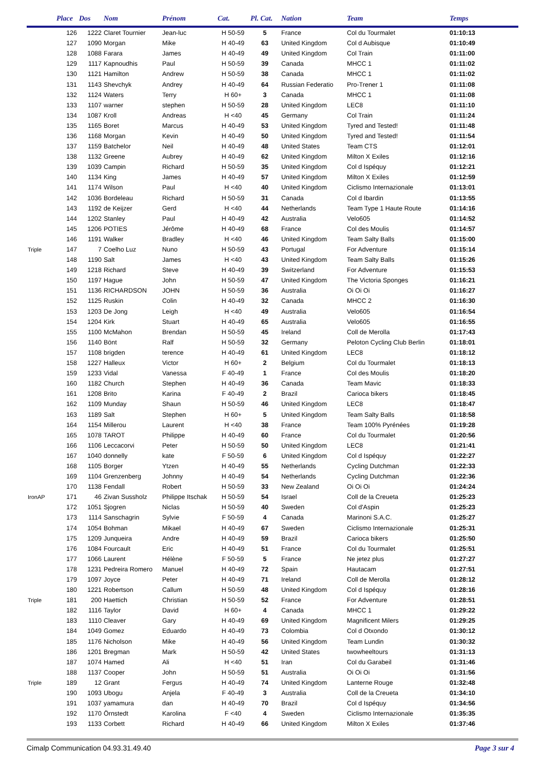| | Place | Dos | Nom | Prénom | Cat. | Pl. Cat. | Nation | Team | Temps |
| --- | --- | --- | --- | --- | --- | --- | --- | --- | --- |
| | 126 | 1222 | Claret Tournier | Jean-luc | H 50-59 | 5 | France | Col du Tourmalet | 01:10:13 |
| | 127 | 1090 | Morgan | Mike | H 40-49 | 63 | United Kingdom | Col d Aubisque | 01:10:49 |
| | 128 | 1088 | Farara | James | H 40-49 | 49 | United Kingdom | Col Train | 01:11:00 |
| | 129 | 1117 | Kapnoudhis | Paul | H 50-59 | 39 | Canada | MHCC 1 | 01:11:02 |
| | 130 | 1121 | Hamilton | Andrew | H 50-59 | 38 | Canada | MHCC 1 | 01:11:02 |
| | 131 | 1143 | Shevchyk | Andrey | H 40-49 | 64 | Russian Federatio | Pro-Trener 1 | 01:11:08 |
| | 132 | 1124 | Waters | Terry | H 60+ | 3 | Canada | MHCC 1 | 01:11:08 |
| | 133 | 1107 | warner | stephen | H 50-59 | 28 | United Kingdom | LEC8 | 01:11:10 |
| | 134 | 1087 | Kroll | Andreas | H <40 | 45 | Germany | Col Train | 01:11:24 |
| | 135 | 1165 | Boret | Marcus | H 40-49 | 53 | United Kingdom | Tyred and Tested! | 01:11:48 |
| | 136 | 1168 | Morgan | Kevin | H 40-49 | 50 | United Kingdom | Tyred and Tested! | 01:11:54 |
| | 137 | 1159 | Batchelor | Neil | H 40-49 | 48 | United States | Team CTS | 01:12:01 |
| | 138 | 1132 | Greene | Aubrey | H 40-49 | 62 | United Kingdom | Milton X Exiles | 01:12:16 |
| | 139 | 1039 | Campin | Richard | H 50-59 | 35 | United Kingdom | Col d Ispéquy | 01:12:21 |
| | 140 | 1134 | King | James | H 40-49 | 57 | United Kingdom | Milton X Exiles | 01:12:59 |
| | 141 | 1174 | Wilson | Paul | H <40 | 40 | United Kingdom | Ciclismo Internazionale | 01:13:01 |
| | 142 | 1036 | Bordeleau | Richard | H 50-59 | 31 | Canada | Col d Ibardin | 01:13:55 |
| | 143 | 1192 | de Keijzer | Gerd | H <40 | 44 | Netherlands | Team Type 1 Haute Route | 01:14:16 |
| | 144 | 1202 | Stanley | Paul | H 40-49 | 42 | Australia | Velo605 | 01:14:52 |
| | 145 | 1206 | POTIES | Jérôme | H 40-49 | 68 | France | Col des Moulis | 01:14:57 |
| | 146 | 1191 | Walker | Bradley | H <40 | 46 | United Kingdom | Team Salty Balls | 01:15:00 |
| Triple | 147 | 7 | Coelho Luz | Nuno | H 50-59 | 43 | Portugal | For Adventure | 01:15:14 |
| | 148 | 1190 | Salt | James | H <40 | 43 | United Kingdom | Team Salty Balls | 01:15:26 |
| | 149 | 1218 | Richard | Steve | H 40-49 | 39 | Switzerland | For Adventure | 01:15:53 |
| | 150 | 1197 | Hague | John | H 50-59 | 47 | United Kingdom | The Victoria Sponges | 01:16:21 |
| | 151 | 1136 | RICHARDSON | JOHN | H 50-59 | 36 | Australia | Oi Oi Oi | 01:16:27 |
| | 152 | 1125 | Ruskin | Colin | H 40-49 | 32 | Canada | MHCC 2 | 01:16:30 |
| | 153 | 1203 | De Jong | Leigh | H <40 | 49 | Australia | Velo605 | 01:16:54 |
| | 154 | 1204 | Kirk | Stuart | H 40-49 | 65 | Australia | Velo605 | 01:16:55 |
| | 155 | 1100 | McMahon | Brendan | H 50-59 | 45 | Ireland | Coll de Merolla | 01:17:43 |
| | 156 | 1140 | Bönt | Ralf | H 50-59 | 32 | Germany | Peloton Cycling Club Berlin | 01:18:01 |
| | 157 | 1108 | brigden | terence | H 40-49 | 61 | United Kingdom | LEC8 | 01:18:12 |
| | 158 | 1227 | Halleux | Victor | H 60+ | 2 | Belgium | Col du Tourmalet | 01:18:13 |
| | 159 | 1233 | Vidal | Vanessa | F 40-49 | 1 | France | Col des Moulis | 01:18:20 |
| | 160 | 1182 | Church | Stephen | H 40-49 | 36 | Canada | Team Mavic | 01:18:33 |
| | 161 | 1208 | Brito | Karina | F 40-49 | 2 | Brazil | Carioca bikers | 01:18:45 |
| | 162 | 1109 | Munday | Shaun | H 50-59 | 46 | United Kingdom | LEC8 | 01:18:47 |
| | 163 | 1189 | Salt | Stephen | H 60+ | 5 | United Kingdom | Team Salty Balls | 01:18:58 |
| | 164 | 1154 | Millerou | Laurent | H <40 | 38 | France | Team 100% Pyrénées | 01:19:28 |
| | 165 | 1078 | TAROT | Philippe | H 40-49 | 60 | France | Col du Tourmalet | 01:20:56 |
| | 166 | 1106 | Leccacorvi | Peter | H 50-59 | 50 | United Kingdom | LEC8 | 01:21:41 |
| | 167 | 1040 | donnelly | kate | F 50-59 | 6 | United Kingdom | Col d Ispéquy | 01:22:27 |
| | 168 | 1105 | Borger | Ytzen | H 40-49 | 55 | Netherlands | Cycling Dutchman | 01:22:33 |
| | 169 | 1104 | Grenzenberg | Johnny | H 40-49 | 54 | Netherlands | Cycling Dutchman | 01:22:36 |
| | 170 | 1138 | Fendall | Robert | H 50-59 | 33 | New Zealand | Oi Oi Oi | 01:24:24 |
| IronAP | 171 | 46 | Zivan Sussholz | Philippe Itschak | H 50-59 | 54 | Israel | Coll de la Creueta | 01:25:23 |
| | 172 | 1051 | Sjogren | Niclas | H 50-59 | 40 | Sweden | Col d'Aspin | 01:25:23 |
| | 173 | 1114 | Sanschagrin | Sylvie | F 50-59 | 4 | Canada | Marinoni S.A.C. | 01:25:27 |
| | 174 | 1054 | Bohman | Mikael | H 40-49 | 67 | Sweden | Ciclismo Internazionale | 01:25:31 |
| | 175 | 1209 | Junqueira | Andre | H 40-49 | 59 | Brazil | Carioca bikers | 01:25:50 |
| | 176 | 1084 | Fourcault | Eric | H 40-49 | 51 | France | Col du Tourmalet | 01:25:51 |
| | 177 | 1066 | Laurent | Hélène | F 50-59 | 5 | France | Ne jetez plus | 01:27:27 |
| | 178 | 1231 | Pedreira Romero | Manuel | H 40-49 | 72 | Spain | Hautacam | 01:27:51 |
| | 179 | 1097 | Joyce | Peter | H 40-49 | 71 | Ireland | Coll de Merolla | 01:28:12 |
| | 180 | 1221 | Robertson | Callum | H 50-59 | 48 | United Kingdom | Col d Ispéquy | 01:28:16 |
| Triple | 181 | 200 | Haettich | Christian | H 50-59 | 52 | France | For Adventure | 01:28:51 |
| | 182 | 1116 | Taylor | David | H 60+ | 4 | Canada | MHCC 1 | 01:29:22 |
| | 183 | 1110 | Cleaver | Gary | H 40-49 | 69 | United Kingdom | Magnificent Milers | 01:29:25 |
| | 184 | 1049 | Gomez | Eduardo | H 40-49 | 73 | Colombia | Col d Otxondo | 01:30:12 |
| | 185 | 1176 | Nicholson | Mike | H 40-49 | 56 | United Kingdom | Team Lundin | 01:30:32 |
| | 186 | 1201 | Bregman | Mark | H 50-59 | 42 | United States | twowheeltours | 01:31:13 |
| | 187 | 1074 | Hamed | Ali | H <40 | 51 | Iran | Col du Garabeil | 01:31:46 |
| | 188 | 1137 | Cooper | John | H 50-59 | 51 | Australia | Oi Oi Oi | 01:31:56 |
| Triple | 189 | 12 | Grant | Fergus | H 40-49 | 74 | United Kingdom | Lanterne Rouge | 01:32:48 |
| | 190 | 1093 | Ubogu | Anjela | F 40-49 | 3 | Australia | Coll de la Creueta | 01:34:10 |
| | 191 | 1037 | yamamura | dan | H 40-49 | 70 | Brazil | Col d Ispéquy | 01:34:56 |
| | 192 | 1170 | Örnstedt | Karolina | F <40 | 4 | Sweden | Ciclismo Internazionale | 01:35:35 |
| | 193 | 1133 | Corbett | Richard | H 40-49 | 66 | United Kingdom | Milton X Exiles | 01:37:46 |
Cimalp Communication 04.93.31.49.40 Page 3 sur 4